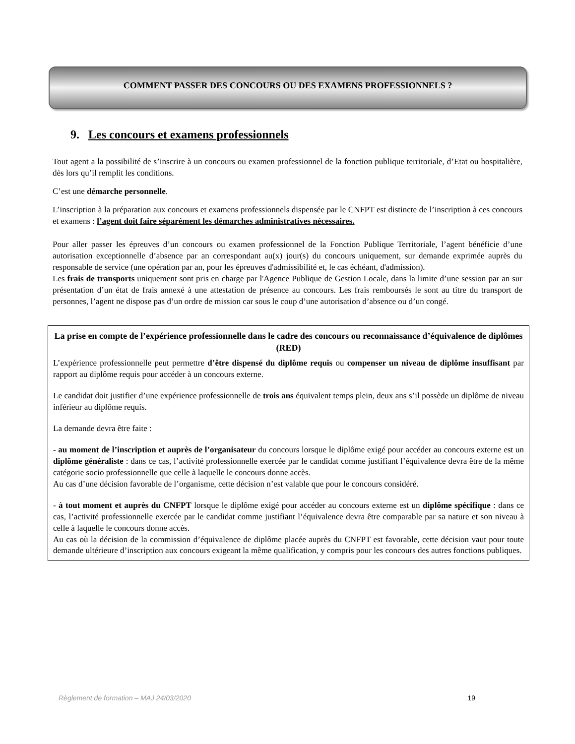COMMENT PASSER DES CONCOURS OU DES EXAMENS PROFESSIONNELS ?
9. Les concours et examens professionnels
Tout agent a la possibilité de s’inscrire à un concours ou examen professionnel de la fonction publique territoriale, d’Etat ou hospitalière, dès lors qu’il remplit les conditions.
C’est une démarche personnelle.
L’inscription à la préparation aux concours et examens professionnels dispensée par le CNFPT est distincte de l’inscription à ces concours et examens : l’agent doit faire séparément les démarches administratives nécessaires.
Pour aller passer les épreuves d’un concours ou examen professionnel de la Fonction Publique Territoriale, l’agent bénéficie d’une autorisation exceptionnelle d’absence par an correspondant au(x) jour(s) du concours uniquement, sur demande exprimée auprès du responsable de service (une opération par an, pour les épreuves d'admissibilité et, le cas échéant, d'admission).
Les frais de transports uniquement sont pris en charge par l'Agence Publique de Gestion Locale, dans la limite d’une session par an sur présentation d’un état de frais annexé à une attestation de présence au concours. Les frais remboursés le sont au titre du transport de personnes, l’agent ne dispose pas d’un ordre de mission car sous le coup d’une autorisation d’absence ou d’un congé.
La prise en compte de l’expérience professionnelle dans le cadre des concours ou reconnaissance d’équivalence de diplômes (RED)
L’expérience professionnelle peut permettre d’être dispensé du diplôme requis ou compenser un niveau de diplôme insuffisant par rapport au diplôme requis pour accéder à un concours externe.
Le candidat doit justifier d’une expérience professionnelle de trois ans équivalent temps plein, deux ans s’il possède un diplôme de niveau inférieur au diplôme requis.
La demande devra être faite :
- au moment de l’inscription et auprès de l’organisateur du concours lorsque le diplôme exigé pour accéder au concours externe est un diplôme généraliste : dans ce cas, l’activité professionnelle exercée par le candidat comme justifiant l’équivalence devra être de la même catégorie socio professionnelle que celle à laquelle le concours donne accès.
Au cas d’une décision favorable de l’organisme, cette décision n’est valable que pour le concours considéré.
- à tout moment et auprès du CNFPT lorsque le diplôme exigé pour accéder au concours externe est un diplôme spécifique : dans ce cas, l’activité professionnelle exercée par le candidat comme justifiant l’équivalence devra être comparable par sa nature et son niveau à celle à laquelle le concours donne accès.
Au cas où la décision de la commission d’équivalence de diplôme placée auprès du CNFPT est favorable, cette décision vaut pour toute demande ultérieure d’inscription aux concours exigeant la même qualification, y compris pour les concours des autres fonctions publiques.
Règlement de formation – MAJ 24/03/2020 19